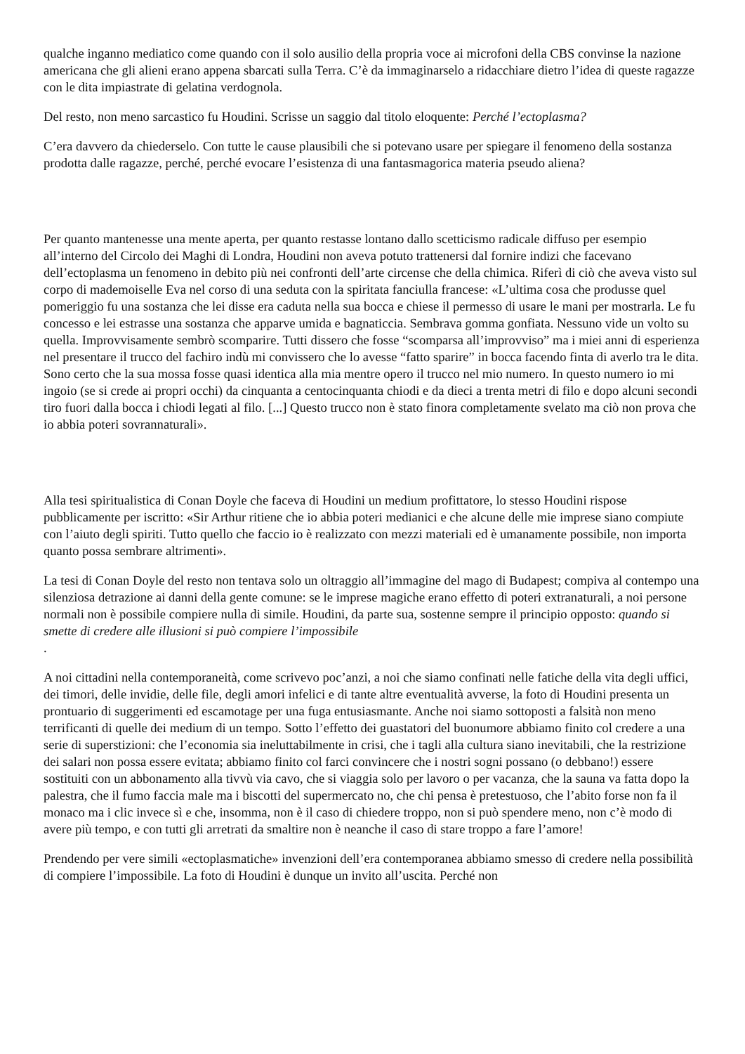qualche inganno mediatico come quando con il solo ausilio della propria voce ai microfoni della CBS convinse la nazione americana che gli alieni erano appena sbarcati sulla Terra. C’è da immaginarselo a ridacchiare dietro l’idea di queste ragazze con le dita impiastrate di gelatina verdognola.
Del resto, non meno sarcastico fu Houdini. Scrisse un saggio dal titolo eloquente: Perché l’ectoplasma?
C’era davvero da chiederselo. Con tutte le cause plausibili che si potevano usare per spiegare il fenomeno della sostanza prodotta dalle ragazze, perché, perché evocare l’esistenza di una fantasmagorica materia pseudo aliena?
Per quanto mantenesse una mente aperta, per quanto restasse lontano dallo scetticismo radicale diffuso per esempio all’interno del Circolo dei Maghi di Londra, Houdini non aveva potuto trattenersi dal fornire indizi che facevano dell’ectoplasma un fenomeno in debito più nei confronti dell’arte circense che della chimica. Riferì di ciò che aveva visto sul corpo di mademoiselle Eva nel corso di una seduta con la spiritata fanciulla francese: «L’ultima cosa che produsse quel pomeriggio fu una sostanza che lei disse era caduta nella sua bocca e chiese il permesso di usare le mani per mostrarla. Le fu concesso e lei estrasse una sostanza che apparve umida e bagnaticcia. Sembrava gomma gonfiata. Nessuno vide un volto su quella. Improvvisamente sembrò scomparire. Tutti dissero che fosse “scomparsa all’improvviso” ma i miei anni di esperienza nel presentare il trucco del fachiro indù mi convissero che lo avesse “fatto sparire” in bocca facendo finta di averlo tra le dita. Sono certo che la sua mossa fosse quasi identica alla mia mentre opero il trucco nel mio numero. In questo numero io mi ingoio (se si crede ai propri occhi) da cinquanta a centocinquanta chiodi e da dieci a trenta metri di filo e dopo alcuni secondi tiro fuori dalla bocca i chiodi legati al filo. [...] Questo trucco non è stato finora completamente svelato ma ciò non prova che io abbia poteri sovrannaturali».
Alla tesi spiritualistica di Conan Doyle che faceva di Houdini un medium profittatore, lo stesso Houdini rispose pubblicamente per iscritto: «Sir Arthur ritiene che io abbia poteri medianici e che alcune delle mie imprese siano compiute con l’aiuto degli spiriti. Tutto quello che faccio io è realizzato con mezzi materiali ed è umanamente possibile, non importa quanto possa sembrare altrimenti».
La tesi di Conan Doyle del resto non tentava solo un oltraggio all’immagine del mago di Budapest; compiva al contempo una silenziosa detrazione ai danni della gente comune: se le imprese magiche erano effetto di poteri extranaturali, a noi persone normali non è possibile compiere nulla di simile. Houdini, da parte sua, sostenne sempre il principio opposto: quando si smette di credere alle illusioni si può compiere l’impossibile
.
A noi cittadini nella contemporaneità, come scrivevo poc’anzi, a noi che siamo confinati nelle fatiche della vita degli uffici, dei timori, delle invidie, delle file, degli amori infelici e di tante altre eventualità avverse, la foto di Houdini presenta un prontuario di suggerimenti ed escamotage per una fuga entusiasmante. Anche noi siamo sottoposti a falsità non meno terrificanti di quelle dei medium di un tempo. Sotto l’effetto dei guastatori del buonumore abbiamo finito col credere a una serie di superstizioni: che l’economia sia ineluttabilmente in crisi, che i tagli alla cultura siano inevitabili, che la restrizione dei salari non possa essere evitata; abbiamo finito col farci convincere che i nostri sogni possano (o debbano!) essere sostituiti con un abbonamento alla tivvù via cavo, che si viaggia solo per lavoro o per vacanza, che la sauna va fatta dopo la palestra, che il fumo faccia male ma i biscotti del supermercato no, che chi pensa è pretestuoso, che l’abito forse non fa il monaco ma i clic invece sì e che, insomma, non è il caso di chiedere troppo, non si può spendere meno, non c’è modo di avere più tempo, e con tutti gli arretrati da smaltire non è neanche il caso di stare troppo a fare l’amore!
Prendendo per vere simili «ectoplasmatiche» invenzioni dell’era contemporanea abbiamo smesso di credere nella possibilità di compiere l’impossibile. La foto di Houdini è dunque un invito all’uscita. Perché non